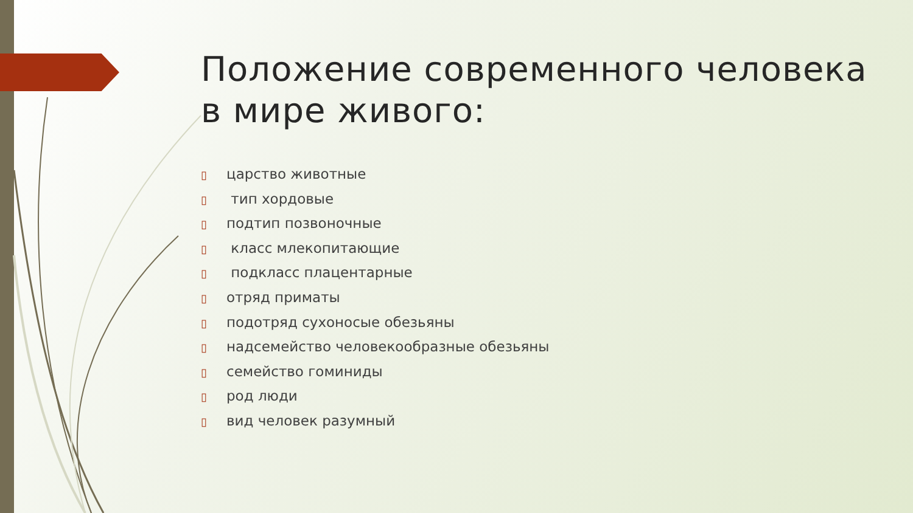Положение современного человека в мире живого:
▯ царство животные
▯ тип хордовые
▯ подтип позвоночные
▯ класс млекопитающие
▯ подкласс плацентарные
▯ отряд приматы
▯ подотряд сухоносые обезьяны
▯ надсемейство человекообразные обезьяны
▯ семейство гоминиды
▯ род люди
▯ вид человек разумный